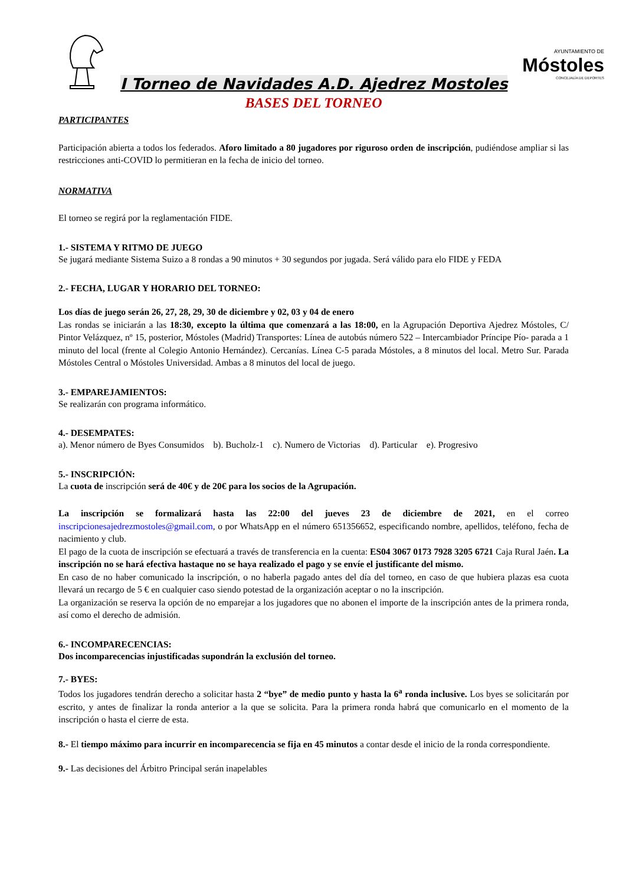I Torneo de Navidades A.D. Ajedrez Mostoles
AYUNTAMIENTO DE
Móstoles
CONCEJALÍA DE DEPORTES
BASES DEL TORNEO
PARTICIPANTES
Participación abierta a todos los federados. Aforo limitado a 80 jugadores por riguroso orden de inscripción, pudiéndose ampliar si las restricciones anti-COVID lo permitieran en la fecha de inicio del torneo.
NORMATIVA
El torneo se regirá por la reglamentación FIDE.
1.- SISTEMA Y RITMO DE JUEGO
Se jugará mediante Sistema Suizo a 8 rondas a 90 minutos + 30 segundos por jugada. Será válido para elo FIDE y FEDA
2.- FECHA, LUGAR Y HORARIO DEL TORNEO:
Los días de juego serán 26, 27, 28, 29, 30 de diciembre y 02, 03 y 04 de enero
Las rondas se iniciarán a las 18:30, excepto la última que comenzará a las 18:00, en la Agrupación Deportiva Ajedrez Móstoles, C/ Pintor Velázquez, nº 15, posterior, Móstoles (Madrid) Transportes: Línea de autobús número 522 – Intercambiador Príncipe Pío- parada a 1 minuto del local (frente al Colegio Antonio Hernández). Cercanías. Línea C-5 parada Móstoles, a 8 minutos del local. Metro Sur. Parada Móstoles Central o Móstoles Universidad. Ambas a 8 minutos del local de juego.
3.- EMPAREJAMIENTOS:
Se realizarán con programa informático.
4.- DESEMPATES:
a). Menor número de Byes Consumidos b). Bucholz-1 c). Numero de Victorias d). Particular e). Progresivo
5.- INSCRIPCIÓN:
La cuota de inscripción será de 40€ y de 20€ para los socios de la Agrupación.
La inscripción se formalizará hasta las 22:00 del jueves 23 de diciembre de 2021, en el correo inscripcionesajedrezmostoles@gmail.com, o por WhatsApp en el número 651356652, especificando nombre, apellidos, teléfono, fecha de nacimiento y club.
El pago de la cuota de inscripción se efectuará a través de transferencia en la cuenta: ES04 3067 0173 7928 3205 6721 Caja Rural Jaén. La inscripción no se hará efectiva hastaque no se haya realizado el pago y se envíe el justificante del mismo.
En caso de no haber comunicado la inscripción, o no haberla pagado antes del día del torneo, en caso de que hubiera plazas esa cuota llevará un recargo de 5 € en cualquier caso siendo potestad de la organización aceptar o no la inscripción.
La organización se reserva la opción de no emparejar a los jugadores que no abonen el importe de la inscripción antes de la primera ronda, así como el derecho de admisión.
6.- INCOMPARECENCIAS:
Dos incomparecencias injustificadas supondrán la exclusión del torneo.
7.- BYES:
Todos los jugadores tendrán derecho a solicitar hasta 2 “bye” de medio punto y hasta la 6<sup>a</sup> ronda inclusive. Los byes se solicitarán por escrito, y antes de finalizar la ronda anterior a la que se solicita. Para la primera ronda habrá que comunicarlo en el momento de la inscripción o hasta el cierre de esta.
8.- El tiempo máximo para incurrir en incomparecencia se fija en 45 minutos a contar desde el inicio de la ronda correspondiente.
9.- Las decisiones del Árbitro Principal serán inapelables